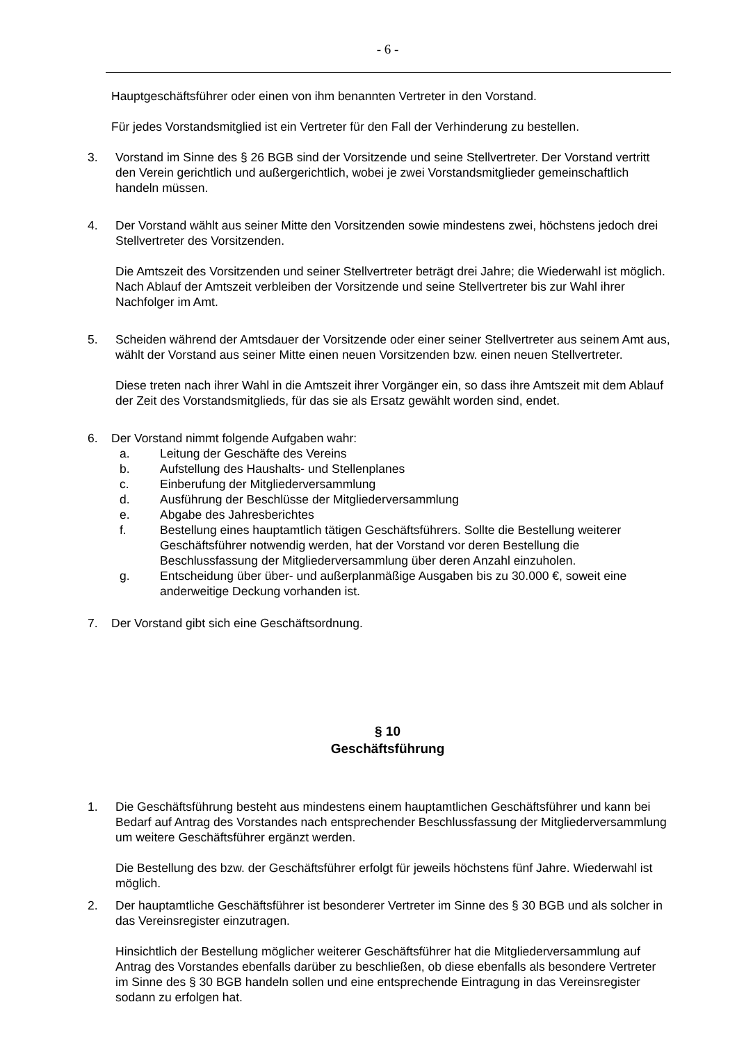- 6 -
Hauptgeschäftsführer oder einen von ihm benannten Vertreter in den Vorstand.
Für jedes Vorstandsmitglied ist ein Vertreter für den Fall der Verhinderung zu bestellen.
3. Vorstand im Sinne des § 26 BGB sind der Vorsitzende und seine Stellvertreter. Der Vorstand vertritt den Verein gerichtlich und außergerichtlich, wobei je zwei Vorstandsmitglieder gemeinschaftlich handeln müssen.
4. Der Vorstand wählt aus seiner Mitte den Vorsitzenden sowie mindestens zwei, höchstens jedoch drei Stellvertreter des Vorsitzenden.
Die Amtszeit des Vorsitzenden und seiner Stellvertreter beträgt drei Jahre; die Wiederwahl ist möglich. Nach Ablauf der Amtszeit verbleiben der Vorsitzende und seine Stellvertreter bis zur Wahl ihrer Nachfolger im Amt.
5. Scheiden während der Amtsdauer der Vorsitzende oder einer seiner Stellvertreter aus seinem Amt aus, wählt der Vorstand aus seiner Mitte einen neuen Vorsitzenden bzw. einen neuen Stellvertreter.
Diese treten nach ihrer Wahl in die Amtszeit ihrer Vorgänger ein, so dass ihre Amtszeit mit dem Ablauf der Zeit des Vorstandsmitglieds, für das sie als Ersatz gewählt worden sind, endet.
6. Der Vorstand nimmt folgende Aufgaben wahr:
a. Leitung der Geschäfte des Vereins
b. Aufstellung des Haushalts- und Stellenplanes
c. Einberufung der Mitgliederversammlung
d. Ausführung der Beschlüsse der Mitgliederversammlung
e. Abgabe des Jahresberichtes
f. Bestellung eines hauptamtlich tätigen Geschäftsführers. Sollte die Bestellung weiterer Geschäftsführer notwendig werden, hat der Vorstand vor deren Bestellung die Beschlussfassung der Mitgliederversammlung über deren Anzahl einzuholen.
g. Entscheidung über über- und außerplanmäßige Ausgaben bis zu 30.000 €, soweit eine anderweitige Deckung vorhanden ist.
7. Der Vorstand gibt sich eine Geschäftsordnung.
§ 10
Geschäftsführung
1. Die Geschäftsführung besteht aus mindestens einem hauptamtlichen Geschäftsführer und kann bei Bedarf auf Antrag des Vorstandes nach entsprechender Beschlussfassung der Mitgliederversammlung um weitere Geschäftsführer ergänzt werden.
Die Bestellung des bzw. der Geschäftsführer erfolgt für jeweils höchstens fünf Jahre. Wiederwahl ist möglich.
2. Der hauptamtliche Geschäftsführer ist besonderer Vertreter im Sinne des § 30 BGB und als solcher in das Vereinsregister einzutragen.
Hinsichtlich der Bestellung möglicher weiterer Geschäftsführer hat die Mitgliederversammlung auf Antrag des Vorstandes ebenfalls darüber zu beschließen, ob diese ebenfalls als besondere Vertreter im Sinne des § 30 BGB handeln sollen und eine entsprechende Eintragung in das Vereinsregister sodann zu erfolgen hat.